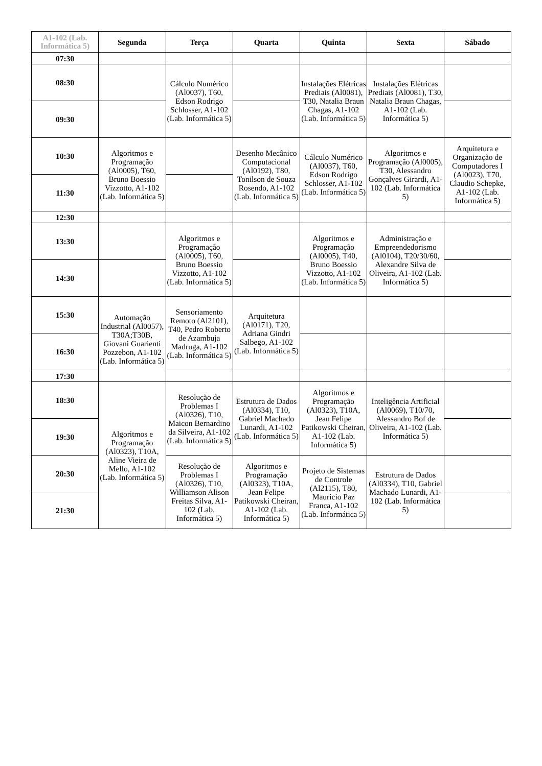| A1-102 (Lab. Informática 5) | Segunda | Terça | Quarta | Quinta | Sexta | Sábado |
| --- | --- | --- | --- | --- | --- | --- |
| 07:30 | | | | | | |
| 08:30 | | Cálculo Numérico (Al0037), T60, Edson Rodrigo Schlosser, A1-102 (Lab. Informática 5) | | Instalações Elétricas Prediais (Al0081), T30, Natalia Braun Chagas, A1-102 (Lab. Informática 5) | Instalações Elétricas Prediais (Al0081), T30, Natalia Braun Chagas, A1-102 (Lab. Informática 5) | |
| 09:30 | | | | | | |
| 10:30 | Algoritmos e Programação (Al0005), T60, Bruno Boessio Vizzotto, A1-102 (Lab. Informática 5) | | Desenho Mecânico Computacional (Al0192), T80, Tonilson de Souza Rosendo, A1-102 (Lab. Informática 5) | Cálculo Numérico (Al0037), T60, Edson Rodrigo Schlosser, A1-102 (Lab. Informática 5) | Algoritmos e Programação (Al0005), T30, Alessandro Gonçalves Girardi, A1-102 (Lab. Informática 5) | Arquitetura e Organização de Computadores I (Al0023), T70, Claudio Schepke, A1-102 (Lab. Informática 5) |
| 11:30 | | | | | | |
| 12:30 | | | | | | |
| 13:30 | | Algoritmos e Programação (Al0005), T60, Bruno Boessio Vizzotto, A1-102 (Lab. Informática 5) | | Algoritmos e Programação (Al0005), T40, Bruno Boessio Vizzotto, A1-102 (Lab. Informática 5) | Administração e Empreendedorismo (Al0104), T20/30/60, Alexandre Silva de Oliveira, A1-102 (Lab. Informática 5) | |
| 14:30 | | | | | | |
| 15:30 | Automação Industrial (Al0057), T30A;T30B, Giovani Guarienti Pozzebon, A1-102 (Lab. Informática 5) | Sensoriamento Remoto (Al2101), T40, Pedro Roberto de Azambuja Madruga, A1-102 (Lab. Informática 5) | Arquitetura (Al0171), T20, Adriana Gindri Salbego, A1-102 (Lab. Informática 5) | | | |
| 16:30 | | | | | | |
| 17:30 | | | | | | |
| 18:30 | Algoritmos e Programação (Al0323), T10A, Aline Vieira de Mello, A1-102 (Lab. Informática 5) | Resolução de Problemas I (Al0326), T10, Maicon Bernardino da Silveira, A1-102 (Lab. Informática 5) | Estrutura de Dados (Al0334), T10, Gabriel Machado Lunardi, A1-102 (Lab. Informática 5) | Algoritmos e Programação (Al0323), T10A, Jean Felipe Patikowski Cheiran, A1-102 (Lab. Informática 5) | Inteligência Artificial (Al0069), T10/70, Alessandro Bof de Oliveira, A1-102 (Lab. Informática 5) | |
| 19:30 | | | | | | |
| 20:30 | | Resolução de Problemas I (Al0326), T10, Williamson Alison Freitas Silva, A1-102 (Lab. Informática 5) | Algoritmos e Programação (Al0323), T10A, Jean Felipe Patikowski Cheiran, A1-102 (Lab. Informática 5) | Projeto de Sistemas de Controle (Al2115), T80, Mauricio Paz Franca, A1-102 (Lab. Informática 5) | Estrutura de Dados (Al0334), T10, Gabriel Machado Lunardi, A1-102 (Lab. Informática 5) | |
| 21:30 | | | | | | |